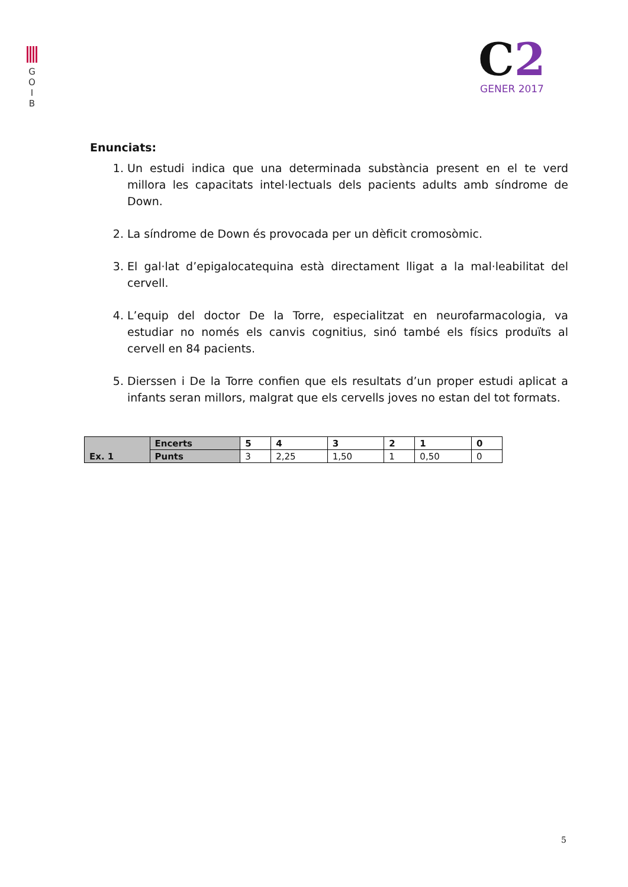G
O
I
B
C2
GENER 2017
Enunciats:
1. Un estudi indica que una determinada substància present en el te verd millora les capacitats intel·lectuals dels pacients adults amb síndrome de Down.
2. La síndrome de Down és provocada per un dèficit cromosòmic.
3. El gal·lat d’epigalocatequina està directament lligat a la mal·leabilitat del cervell.
4. L’equip del doctor De la Torre, especialitzat en neurofarmacologia, va estudiar no només els canvis cognitius, sinó també els físics produïts al cervell en 84 pacients.
5. Dierssen i De la Torre confien que els resultats d’un proper estudi aplicat a infants seran millors, malgrat que els cervells joves no estan del tot formats.
| Ex. 1 | Encerts | 5 | 4 | 3 | 2 | 1 | 0 |
| | Punts | 3 | 2,25 | 1,50 | 1 | 0,50 | 0 |
5